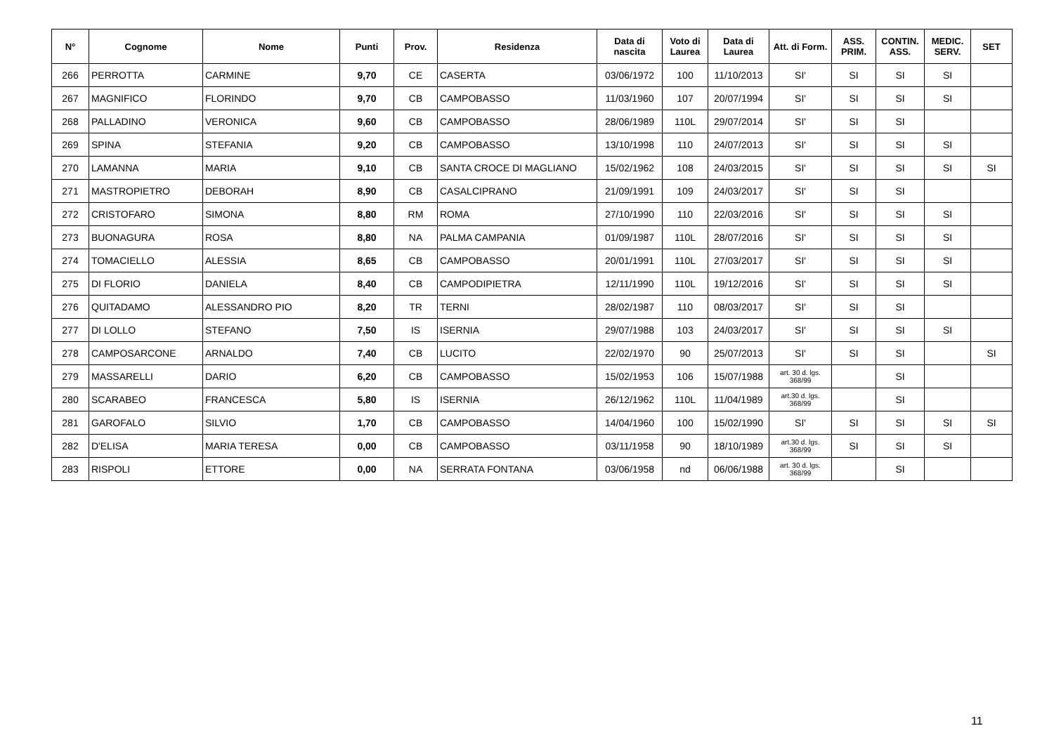| N° | Cognome | Nome | Punti | Prov. | Residenza | Data di nascita | Voto di Laurea | Data di Laurea | Att. di Form. | ASS. PRIM. | CONTIN. ASS. | MEDIC. SERV. | SET |
| --- | --- | --- | --- | --- | --- | --- | --- | --- | --- | --- | --- | --- | --- |
| 266 | PERROTTA | CARMINE | 9,70 | CE | CASERTA | 03/06/1972 | 100 | 11/10/2013 | SI' | SI | SI | SI | |
| 267 | MAGNIFICO | FLORINDO | 9,70 | CB | CAMPOBASSO | 11/03/1960 | 107 | 20/07/1994 | SI' | SI | SI | SI | |
| 268 | PALLADINO | VERONICA | 9,60 | CB | CAMPOBASSO | 28/06/1989 | 110L | 29/07/2014 | SI' | SI | SI | | |
| 269 | SPINA | STEFANIA | 9,20 | CB | CAMPOBASSO | 13/10/1998 | 110 | 24/07/2013 | SI' | SI | SI | SI | |
| 270 | LAMANNA | MARIA | 9,10 | CB | SANTA CROCE DI MAGLIANO | 15/02/1962 | 108 | 24/03/2015 | SI' | SI | SI | SI | SI |
| 271 | MASTROPIETRO | DEBORAH | 8,90 | CB | CASALCIPRANO | 21/09/1991 | 109 | 24/03/2017 | SI' | SI | SI | | |
| 272 | CRISTOFARO | SIMONA | 8,80 | RM | ROMA | 27/10/1990 | 110 | 22/03/2016 | SI' | SI | SI | SI | |
| 273 | BUONAGURA | ROSA | 8,80 | NA | PALMA CAMPANIA | 01/09/1987 | 110L | 28/07/2016 | SI' | SI | SI | SI | |
| 274 | TOMACIELLO | ALESSIA | 8,65 | CB | CAMPOBASSO | 20/01/1991 | 110L | 27/03/2017 | SI' | SI | SI | SI | |
| 275 | DI FLORIO | DANIELA | 8,40 | CB | CAMPODIPIETRA | 12/11/1990 | 110L | 19/12/2016 | SI' | SI | SI | SI | |
| 276 | QUITADAMO | ALESSANDRO PIO | 8,20 | TR | TERNI | 28/02/1987 | 110 | 08/03/2017 | SI' | SI | SI | | |
| 277 | DI LOLLO | STEFANO | 7,50 | IS | ISERNIA | 29/07/1988 | 103 | 24/03/2017 | SI' | SI | SI | SI | |
| 278 | CAMPOSARCONE | ARNALDO | 7,40 | CB | LUCITO | 22/02/1970 | 90 | 25/07/2013 | SI' | SI | SI | | SI |
| 279 | MASSARELLI | DARIO | 6,20 | CB | CAMPOBASSO | 15/02/1953 | 106 | 15/07/1988 | art. 30 d. lgs. 368/99 | | SI | | |
| 280 | SCARABEO | FRANCESCA | 5,80 | IS | ISERNIA | 26/12/1962 | 110L | 11/04/1989 | art.30 d. lgs. 368/99 | | SI | | |
| 281 | GAROFALO | SILVIO | 1,70 | CB | CAMPOBASSO | 14/04/1960 | 100 | 15/02/1990 | SI' | SI | SI | SI | SI |
| 282 | D'ELISA | MARIA TERESA | 0,00 | CB | CAMPOBASSO | 03/11/1958 | 90 | 18/10/1989 | art.30 d. lgs. 368/99 | SI | SI | SI | |
| 283 | RISPOLI | ETTORE | 0,00 | NA | SERRATA FONTANA | 03/06/1958 | nd | 06/06/1988 | art. 30 d. lgs. 368/99 | | SI | | |
11